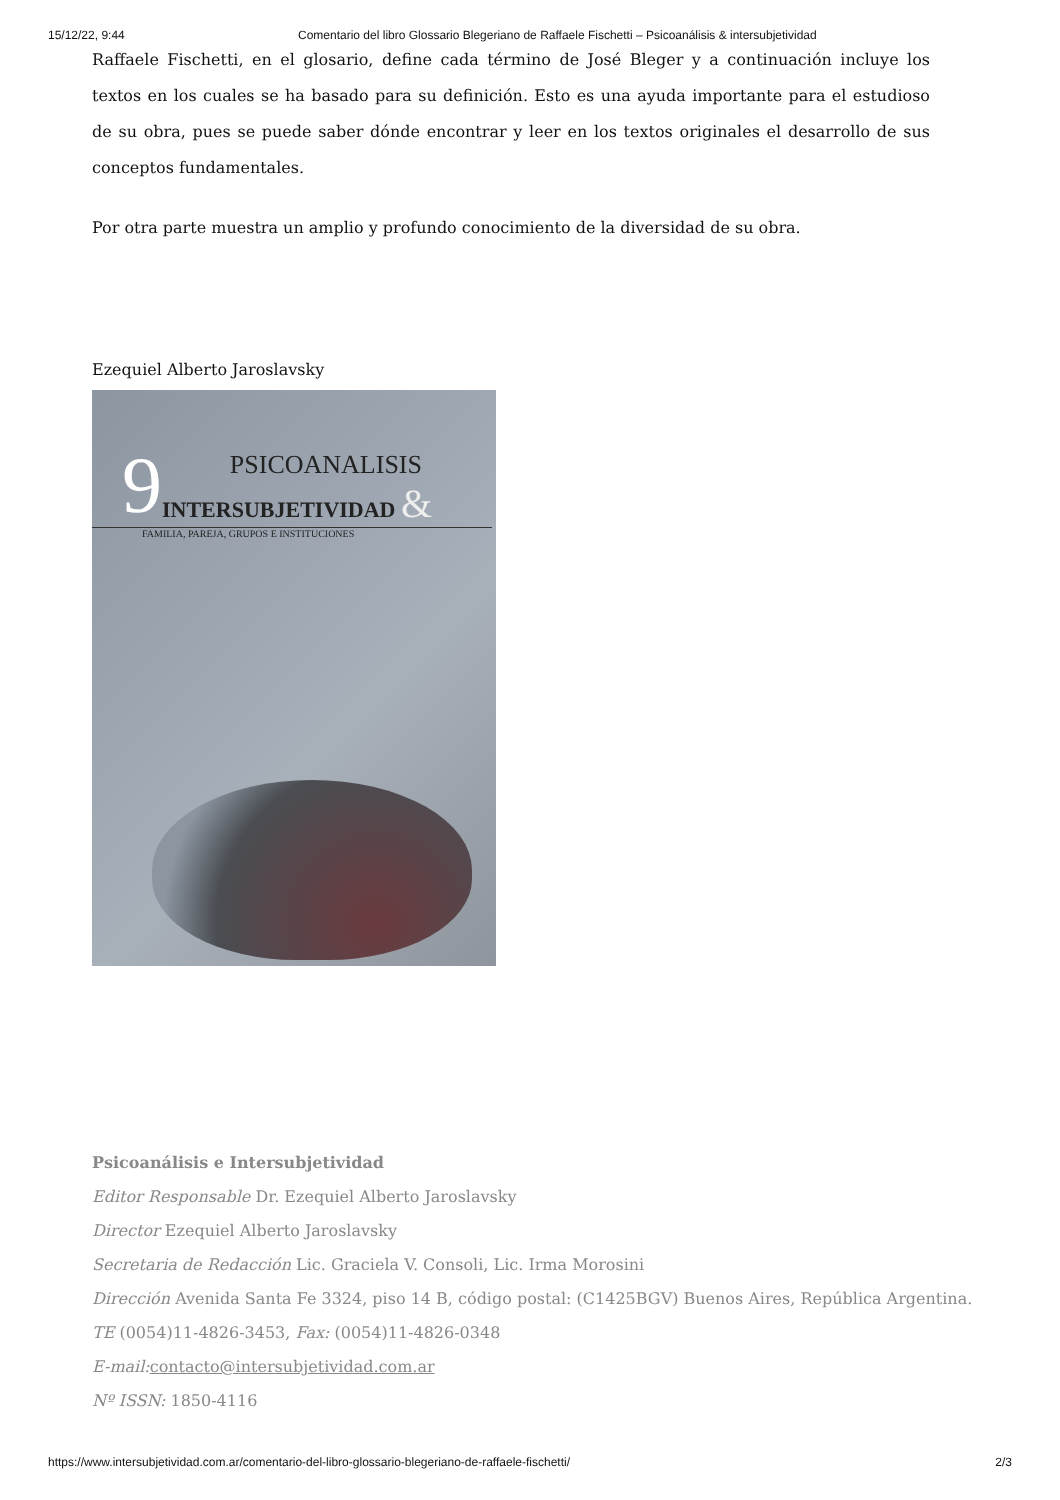15/12/22, 9:44 Comentario del libro Glossario Blegeriano de Raffaele Fischetti – Psicoanálisis & intersubjetividad
Raffaele Fischetti, en el glosario, define cada término de José Bleger y a continuación incluye los textos en los cuales se ha basado para su definición. Esto es una ayuda importante para el estudioso de su obra, pues se puede saber dónde encontrar y leer en los textos originales el desarrollo de sus conceptos fundamentales.
Por otra parte muestra un amplio y profundo conocimiento de la diversidad de su obra.
Ezequiel Alberto Jaroslavsky
9
PSICOANALISIS
INTERSUBJETIVIDAD &
FAMILIA, PAREJA, GRUPOS E INSTITUCIONES
Psicoanálisis e Intersubjetividad
Editor Responsable Dr. Ezequiel Alberto Jaroslavsky
Director Ezequiel Alberto Jaroslavsky
Secretaria de Redacción Lic. Graciela V. Consoli, Lic. Irma Morosini
Dirección Avenida Santa Fe 3324, piso 14 B, código postal: (C1425BGV) Buenos Aires, República Argentina.
TE (0054)11-4826-3453, Fax: (0054)11-4826-0348
E-mail: contacto@intersubjetividad.com.ar
Nº ISSN: 1850-4116
https://www.intersubjetividad.com.ar/comentario-del-libro-glossario-blegeriano-de-raffaele-fischetti/ 2/3